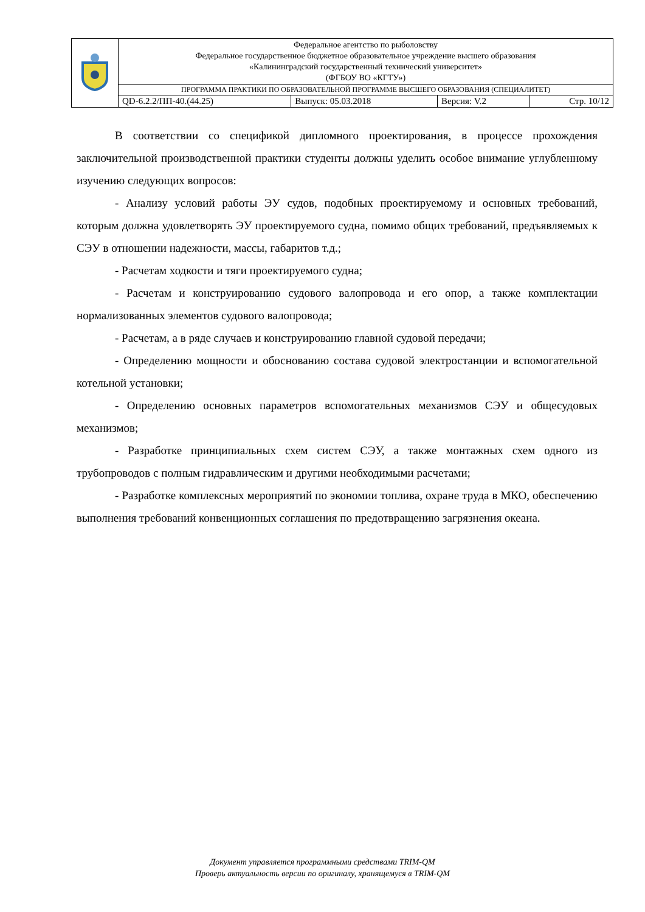| | Федеральное агентство по рыболовству Федеральное государственное бюджетное образовательное учреждение высшего образования «Калининградский государственный технический университет» (ФГБОУ ВО «КГТУ») | | | |
| | ПРОГРАММА ПРАКТИКИ ПО ОБРАЗОВАТЕЛЬНОЙ ПРОГРАММЕ ВЫСШЕГО ОБРАЗОВАНИЯ (СПЕЦИАЛИТЕТ) | | | |
| | QD-6.2.2/ПП-40.(44.25) | Выпуск: 05.03.2018 | Версия: V.2 | Стр. 10/12 |
В соответствии со спецификой дипломного проектирования, в процессе прохождения заключительной производственной практики студенты должны уделить особое внимание углубленному изучению следующих вопросов:
- Анализу условий работы ЭУ судов, подобных проектируемому и основных требований, которым должна удовлетворять ЭУ проектируемого судна, помимо общих требований, предъявляемых к СЭУ в отношении надежности, массы, габаритов т.д.;
- Расчетам ходкости и тяги проектируемого судна;
- Расчетам и конструированию судового валопровода и его опор, а также комплектации нормализованных элементов судового валопровода;
- Расчетам, а в ряде случаев и конструированию главной судовой передачи;
- Определению мощности и обоснованию состава судовой электростанции и вспомогательной котельной установки;
- Определению основных параметров вспомогательных механизмов СЭУ и общесудовых механизмов;
- Разработке принципиальных схем систем СЭУ, а также монтажных схем одного из трубопроводов с полным гидравлическим и другими необходимыми расчетами;
- Разработке комплексных мероприятий по экономии топлива, охране труда в МКО, обеспечению выполнения требований конвенционных соглашения по предотвращению загрязнения океана.
Документ управляется программными средствами TRIM-QM
Проверь актуальность версии по оригиналу, хранящемуся в TRIM-QM